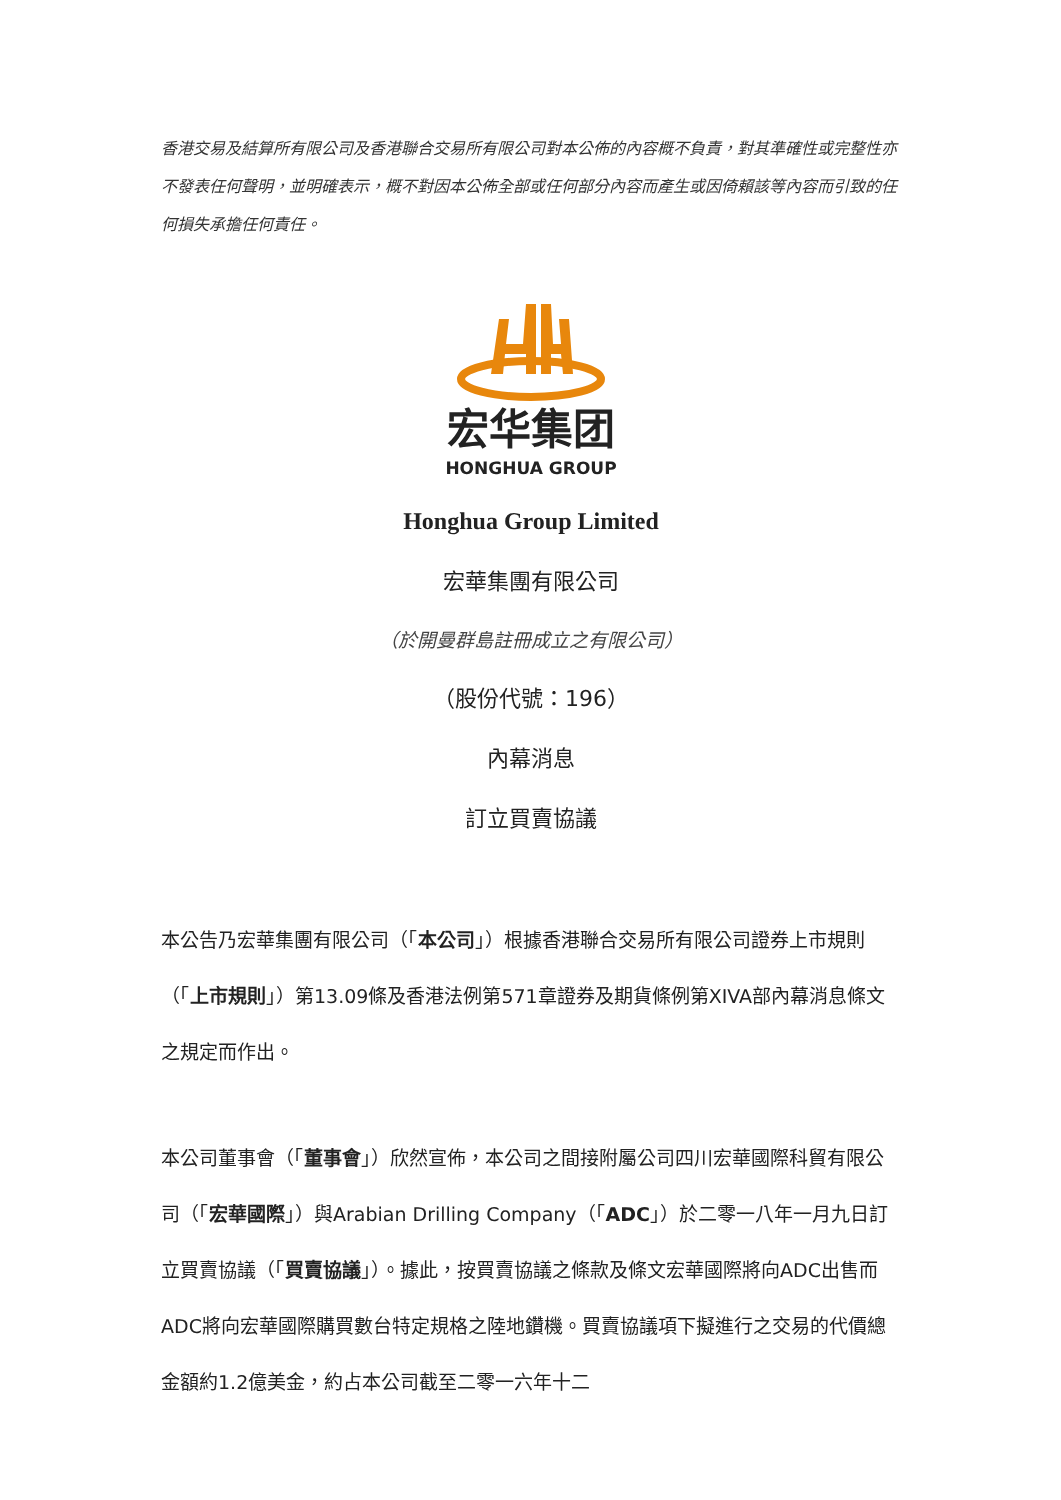香港交易及結算所有限公司及香港聯合交易所有限公司對本公佈的內容概不負責，對其準確性或完整性亦不發表任何聲明，並明確表示，概不對因本公佈全部或任何部分內容而產生或因倚賴該等內容而引致的任何損失承擔任何責任。
宏华集团
HONGHUA GROUP
Honghua Group Limited
宏華集團有限公司
（於開曼群島註冊成立之有限公司）
（股份代號：196）
內幕消息
訂立買賣協議
本公告乃宏華集團有限公司（「本公司」）根據香港聯合交易所有限公司證券上市規則（「上市規則」）第13.09條及香港法例第571章證券及期貨條例第XIVA部內幕消息條文之規定而作出。
本公司董事會（「董事會」）欣然宣佈，本公司之間接附屬公司四川宏華國際科貿有限公司（「宏華國際」）與Arabian Drilling Company（「ADC」）於二零一八年一月九日訂立買賣協議（「買賣協議」）。據此，按買賣協議之條款及條文宏華國際將向ADC出售而ADC將向宏華國際購買數台特定規格之陸地鑽機。買賣協議項下擬進行之交易的代價總金額約1.2億美金，約占本公司截至二零一六年十二